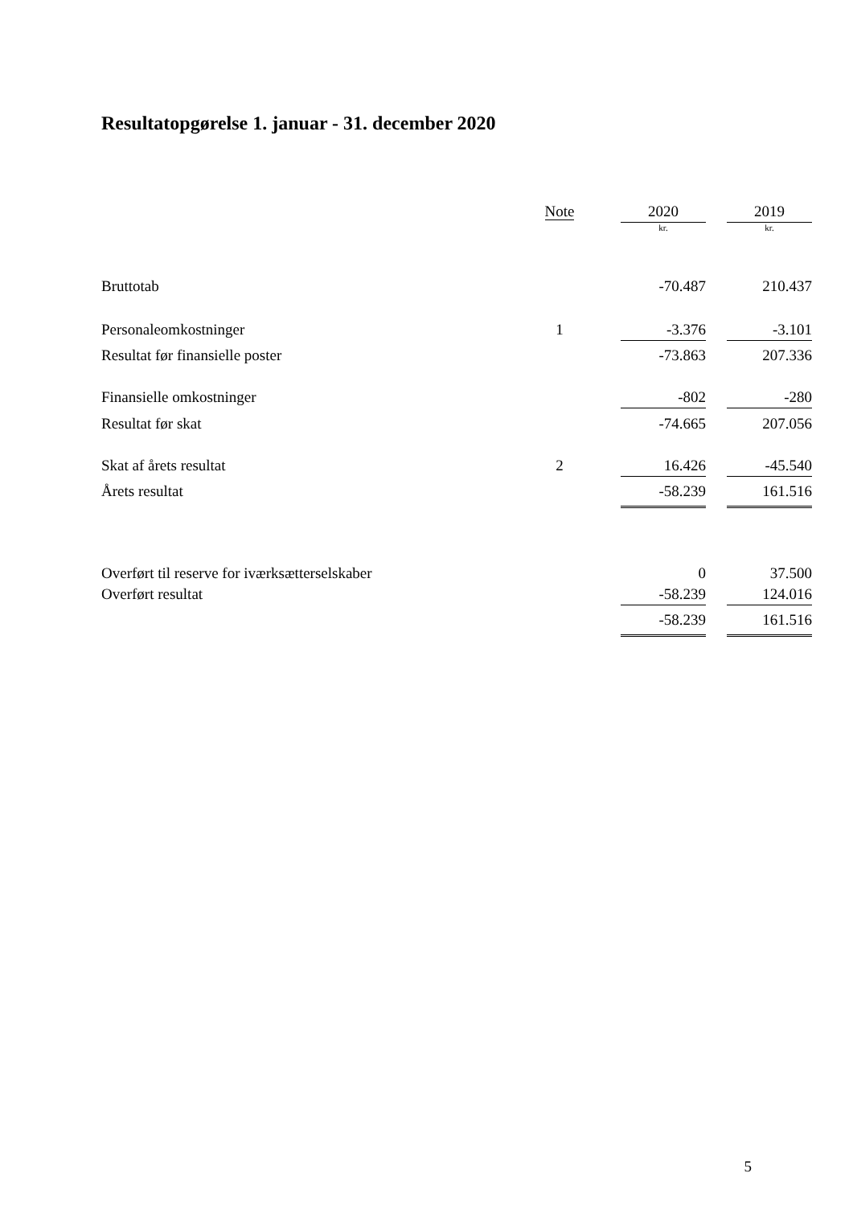Resultatopgørelse 1. januar - 31. december 2020
| | Note | | 2020 | | 2019 |
| --- | --- | --- | --- | --- | --- |
| | | | kr. | | kr. |
| Bruttotab | | | -70.487 | | 210.437 |
| Personaleomkostninger | 1 | | -3.376 | | -3.101 |
| Resultat før finansielle poster | | | -73.863 | | 207.336 |
| Finansielle omkostninger | | | -802 | | -280 |
| Resultat før skat | | | -74.665 | | 207.056 |
| Skat af årets resultat | 2 | | 16.426 | | -45.540 |
| Årets resultat | | | -58.239 | | 161.516 |
| Overført til reserve for iværksætterselskaber | | | 0 | | 37.500 |
| Overført resultat | | | -58.239 | | 124.016 |
| | | | -58.239 | | 161.516 |
5